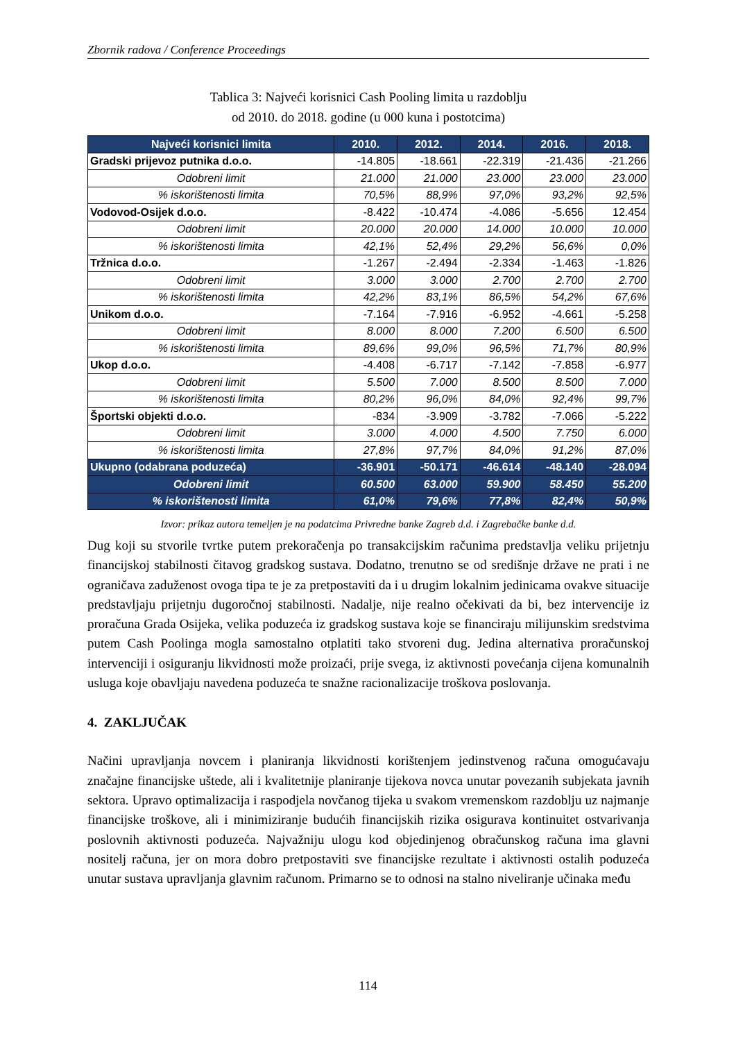Zbornik radova / Conference Proceedings
Tablica 3: Najveći korisnici Cash Pooling limita u razdoblju
od 2010. do 2018. godine (u 000 kuna i postotcima)
| Najveći korisnici limita | 2010. | 2012. | 2014. | 2016. | 2018. |
| --- | --- | --- | --- | --- | --- |
| Gradski prijevoz putnika d.o.o. | -14.805 | -18.661 | -22.319 | -21.436 | -21.266 |
| Odobreni limit | 21.000 | 21.000 | 23.000 | 23.000 | 23.000 |
| % iskorištenosti limita | 70,5% | 88,9% | 97,0% | 93,2% | 92,5% |
| Vodovod-Osijek d.o.o. | -8.422 | -10.474 | -4.086 | -5.656 | 12.454 |
| Odobreni limit | 20.000 | 20.000 | 14.000 | 10.000 | 10.000 |
| % iskorištenosti limita | 42,1% | 52,4% | 29,2% | 56,6% | 0,0% |
| Tržnica d.o.o. | -1.267 | -2.494 | -2.334 | -1.463 | -1.826 |
| Odobreni limit | 3.000 | 3.000 | 2.700 | 2.700 | 2.700 |
| % iskorištenosti limita | 42,2% | 83,1% | 86,5% | 54,2% | 67,6% |
| Unikom d.o.o. | -7.164 | -7.916 | -6.952 | -4.661 | -5.258 |
| Odobreni limit | 8.000 | 8.000 | 7.200 | 6.500 | 6.500 |
| % iskorištenosti limita | 89,6% | 99,0% | 96,5% | 71,7% | 80,9% |
| Ukop d.o.o. | -4.408 | -6.717 | -7.142 | -7.858 | -6.977 |
| Odobreni limit | 5.500 | 7.000 | 8.500 | 8.500 | 7.000 |
| % iskorištenosti limita | 80,2% | 96,0% | 84,0% | 92,4% | 99,7% |
| Športski objekti d.o.o. | -834 | -3.909 | -3.782 | -7.066 | -5.222 |
| Odobreni limit | 3.000 | 4.000 | 4.500 | 7.750 | 6.000 |
| % iskorištenosti limita | 27,8% | 97,7% | 84,0% | 91,2% | 87,0% |
| Ukupno (odabrana poduzeća) | -36.901 | -50.171 | -46.614 | -48.140 | -28.094 |
| Odobreni limit | 60.500 | 63.000 | 59.900 | 58.450 | 55.200 |
| % iskorištenosti limita | 61,0% | 79,6% | 77,8% | 82,4% | 50,9% |
Izvor: prikaz autora temeljen je na podatcima Privredne banke Zagreb d.d. i Zagrebačke banke d.d.
Dug koji su stvorile tvrtke putem prekoračenja po transakcijskim računima predstavlja veliku prijetnju financijskoj stabilnosti čitavog gradskog sustava. Dodatno, trenutno se od središnje države ne prati i ne ograničava zaduženost ovoga tipa te je za pretpostaviti da i u drugim lokalnim jedinicama ovakve situacije predstavljaju prijetnju dugoročnoj stabilnosti. Nadalje, nije realno očekivati da bi, bez intervencije iz proračuna Grada Osijeka, velika poduzeća iz gradskog sustava koje se financiraju milijunskim sredstvima putem Cash Poolinga mogla samostalno otplatiti tako stvoreni dug. Jedina alternativa proračunskoj intervenciji i osiguranju likvidnosti može proizaći, prije svega, iz aktivnosti povećanja cijena komunalnih usluga koje obavljaju navedena poduzeća te snažne racionalizacije troškova poslovanja.
4. ZAKLJUČAK
Načini upravljanja novcem i planiranja likvidnosti korištenjem jedinstvenog računa omogućavaju značajne financijske uštede, ali i kvalitetnije planiranje tijekova novca unutar povezanih subjekata javnih sektora. Upravo optimalizacija i raspodjela novčanog tijeka u svakom vremenskom razdoblju uz najmanje financijske troškove, ali i minimiziranje budućih financijskih rizika osigurava kontinuitet ostvarivanja poslovnih aktivnosti poduzeća. Najvažniju ulogu kod objedinjenog obračunskog računa ima glavni nositelj računa, jer on mora dobro pretpostaviti sve financijske rezultate i aktivnosti ostalih poduzeća unutar sustava upravljanja glavnim računom. Primarno se to odnosi na stalno niveliranje učinaka među
114